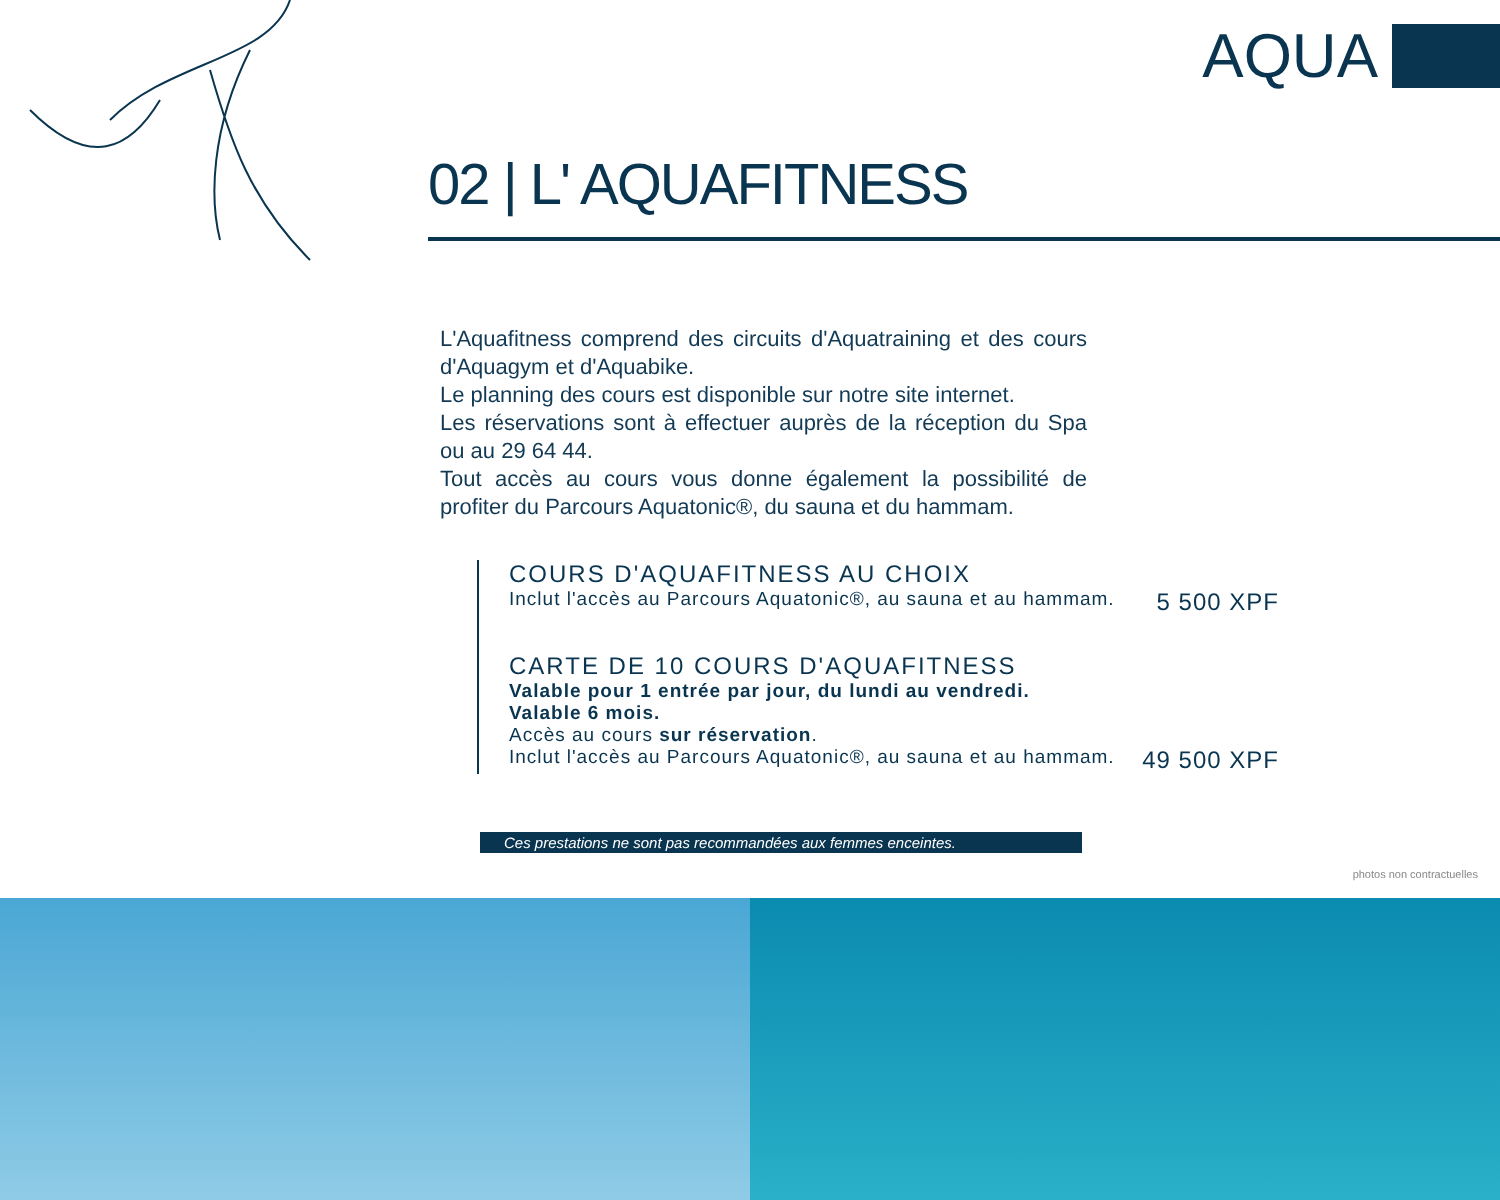AQUA
02 | L' AQUAFITNESS
L'Aquafitness comprend des circuits d'Aquatraining et des cours d'Aquagym et d'Aquabike.
Le planning des cours est disponible sur notre site internet.
Les réservations sont à effectuer auprès de la réception du Spa ou au 29 64 44.
Tout accès au cours vous donne également la possibilité de profiter du Parcours Aquatonic®, du sauna et du hammam.
COURS D'AQUAFITNESS AU CHOIX
Inclut l'accès au Parcours Aquatonic®, au sauna et au hammam. 5 500 XPF
CARTE DE 10 COURS D'AQUAFITNESS
Valable pour 1 entrée par jour, du lundi au vendredi.
Valable 6 mois.
Accès au cours sur réservation.
Inclut l'accès au Parcours Aquatonic®, au sauna et au hammam. 49 500 XPF
Ces prestations ne sont pas recommandées aux femmes enceintes.
photos non contractuelles